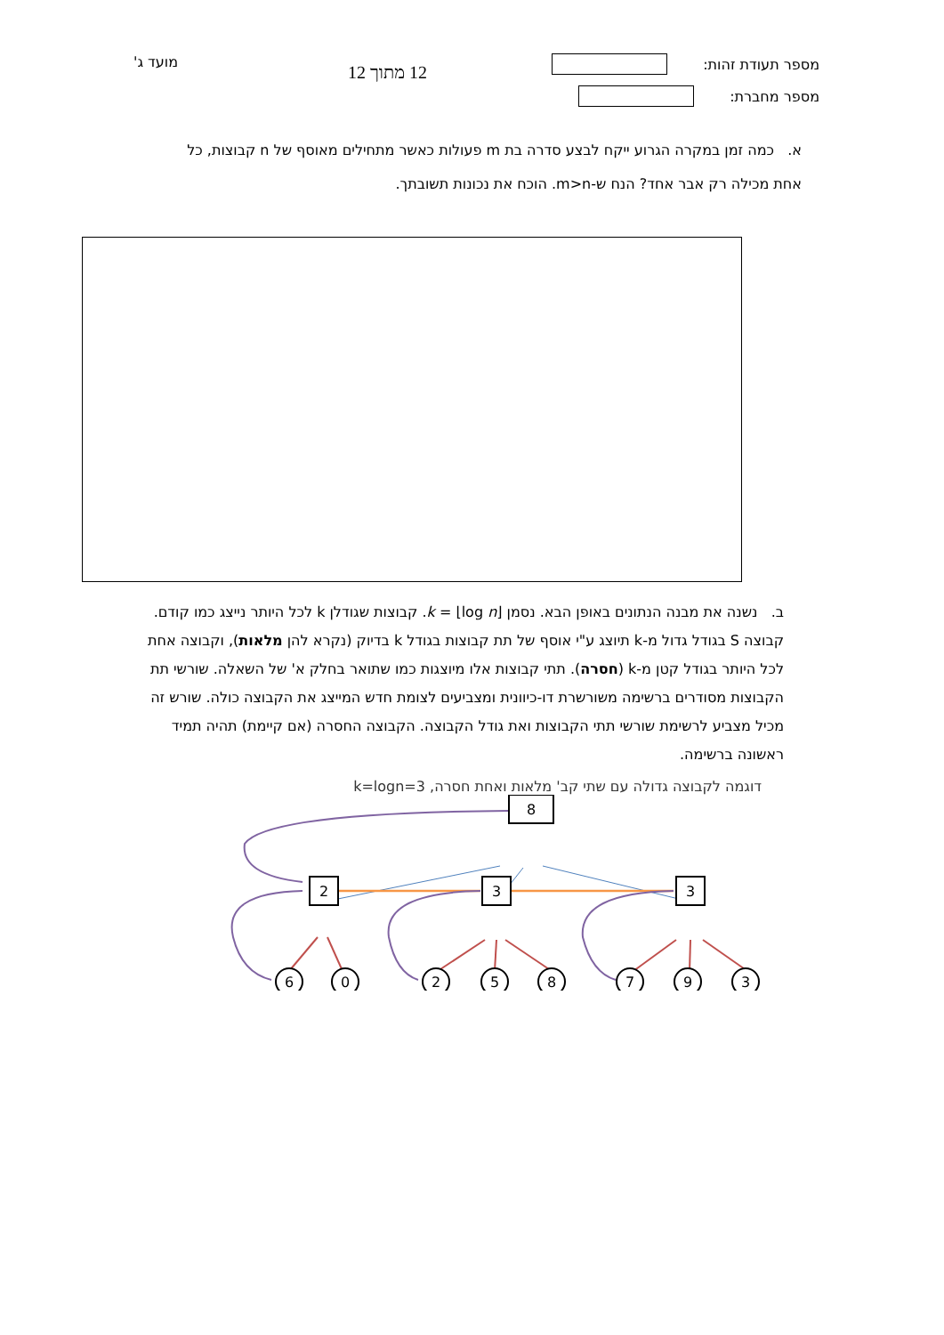מספר תעודת זהות:
מספר מחברת:
12 מתוך 12
מועד ג'
א. כמה זמן במקרה הגרוע ייקח לבצע סדרה בת m פעולות כאשר מתחילים מאוסף של n קבוצות, כל אחת מכילה רק אבר אחד? הנח ש-m>n. הוכח את נכונות תשובתך.
ב. נשנה את מבנה הנתונים באופן הבא. נסמן k = ⌊log n⌋. קבוצות שגודלן k לכל היותר נייצג כמו קודם. קבוצה S בגודל גדול מ-k תיוצג ע"י אוסף של תת קבוצות בגודל k בדיוק (נקרא להן מלאות), וקבוצה אחת לכל היותר בגודל קטן מ-k (חסרה). תתי קבוצות אלו מיוצגות כמו שתואר בחלק א' של השאלה. שורשי תת הקבוצות מסודרים ברשימה משורשרת דו-כיוונית ומצביעים לצומת חדש המייצג את הקבוצה כולה. שורש זה מכיל מצביע לרשימת שורשי תתי הקבוצות ואת גודל הקבוצה. הקבוצה החסרה (אם קיימת) תהיה תמיד ראשונה ברשימה.
דוגמה לקבוצה גדולה עם שתי קב' מלאות ואחת חסרה, k=logn=3
8
2
3
3
6
0
2
5
8
7
9
3